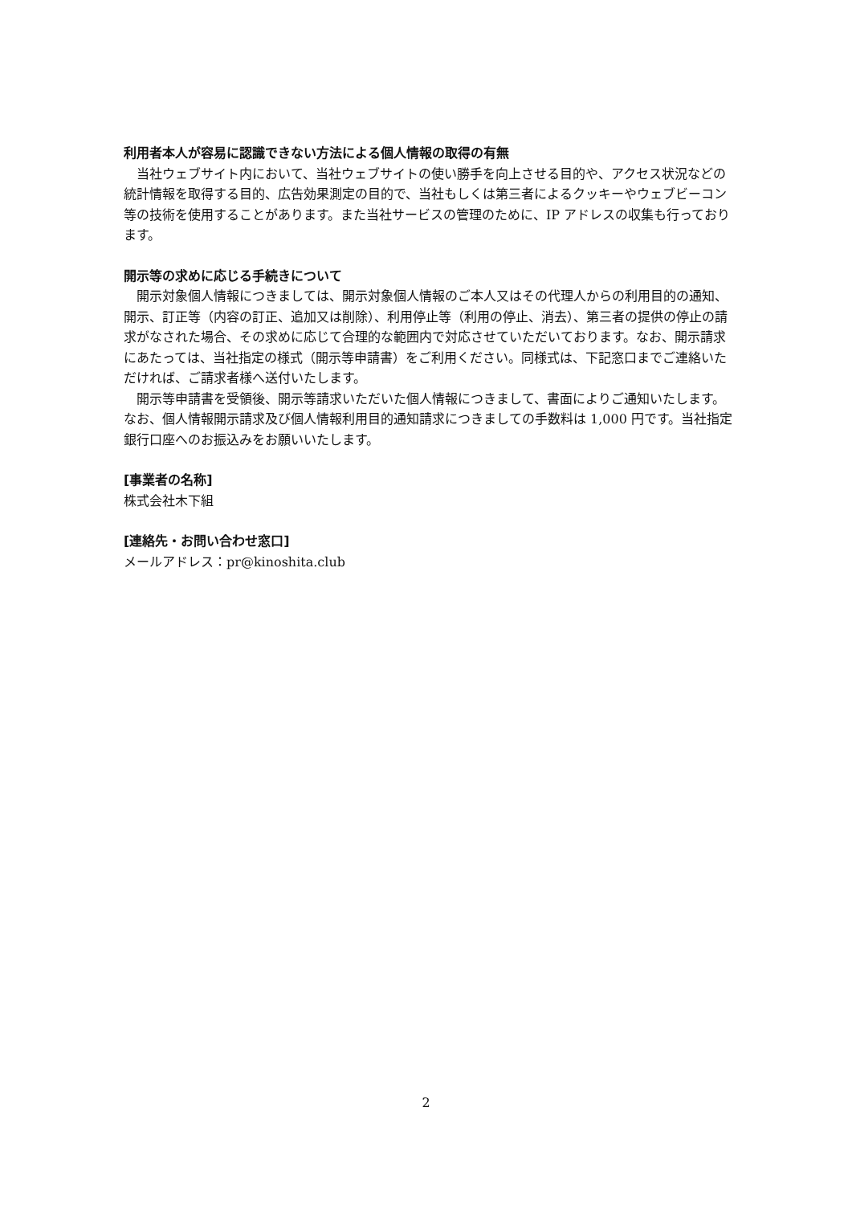利用者本人が容易に認識できない方法による個人情報の取得の有無
当社ウェブサイト内において、当社ウェブサイトの使い勝手を向上させる目的や、アクセス状況などの統計情報を取得する目的、広告効果測定の目的で、当社もしくは第三者によるクッキーやウェブビーコン等の技術を使用することがあります。また当社サービスの管理のために、IP アドレスの収集も行っております。
開示等の求めに応じる手続きについて
開示対象個人情報につきましては、開示対象個人情報のご本人又はその代理人からの利用目的の通知、開示、訂正等（内容の訂正、追加又は削除）、利用停止等（利用の停止、消去）、第三者の提供の停止の請求がなされた場合、その求めに応じて合理的な範囲内で対応させていただいております。なお、開示請求にあたっては、当社指定の様式（開示等申請書）をご利用ください。同様式は、下記窓口までご連絡いただければ、ご請求者様へ送付いたします。
開示等申請書を受領後、開示等請求いただいた個人情報につきまして、書面によりご通知いたします。なお、個人情報開示請求及び個人情報利用目的通知請求につきましての手数料は 1,000 円です。当社指定銀行口座へのお振込みをお願いいたします。
[事業者の名称]
株式会社木下組
[連絡先・お問い合わせ窓口]
メールアドレス：pr@kinoshita.club
2